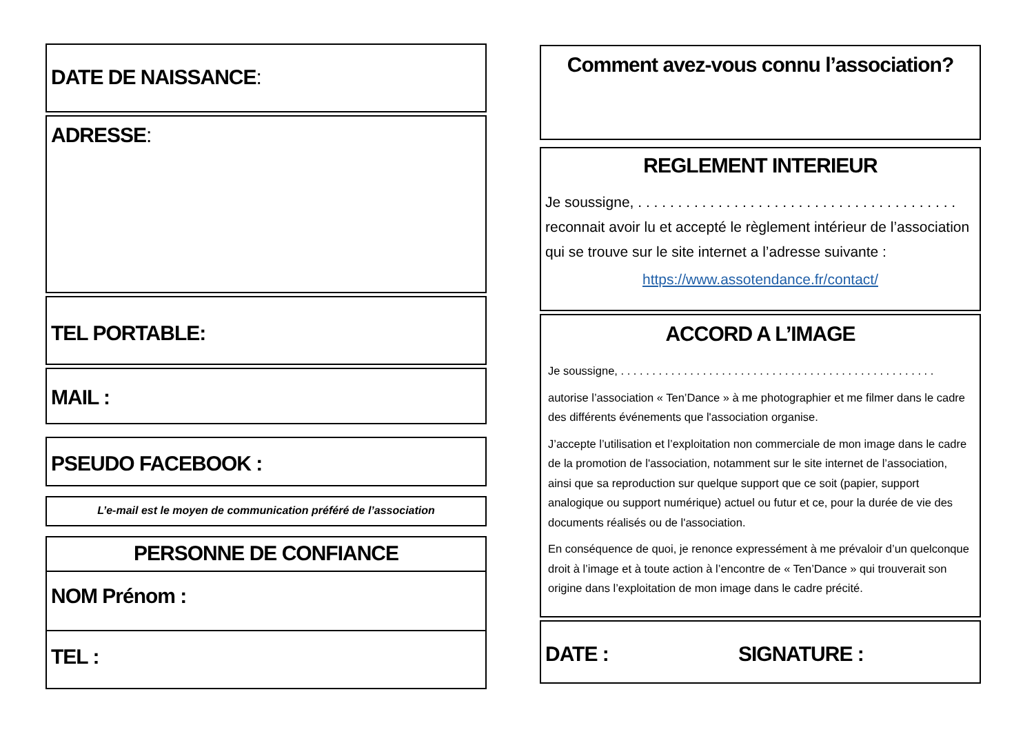DATE DE NAISSANCE:
ADRESSE:
TEL PORTABLE:
MAIL :
PSEUDO FACEBOOK :
L’e-mail est le moyen de communication préféré de l’association
PERSONNE DE CONFIANCE
NOM Prénom :
TEL :
Comment avez-vous connu l’association?
REGLEMENT INTERIEUR
Je soussigne, . . . . . . . . . . . . . . . . . . . . . . . . . . . . . . . . . . . . . . . . reconnait avoir lu et accepté le règlement intérieur de l’association qui se trouve sur le site internet a l’adresse suivante :
https://www.assotendance.fr/contact/
ACCORD A L’IMAGE
Je soussigne, . . . . . . . . . . . . . . . . . . . . . . . . . . . . . . . . . . . . . . . . . . . . . . . . . .
autorise l’association « Ten’Dance » à me photographier et me filmer dans le cadre des différents événements que l'association organise.
J’accepte l’utilisation et l’exploitation non commerciale de mon image dans le cadre de la promotion de l'association, notamment sur le site internet de l’association, ainsi que sa reproduction sur quelque support que ce soit (papier, support analogique ou support numérique) actuel ou futur et ce, pour la durée de vie des documents réalisés ou de l'association.
En conséquence de quoi, je renonce expressément à me prévaloir d’un quelconque droit à l’image et à toute action à l’encontre de « Ten’Dance » qui trouverait son origine dans l’exploitation de mon image dans le cadre précité.
DATE : SIGNATURE :